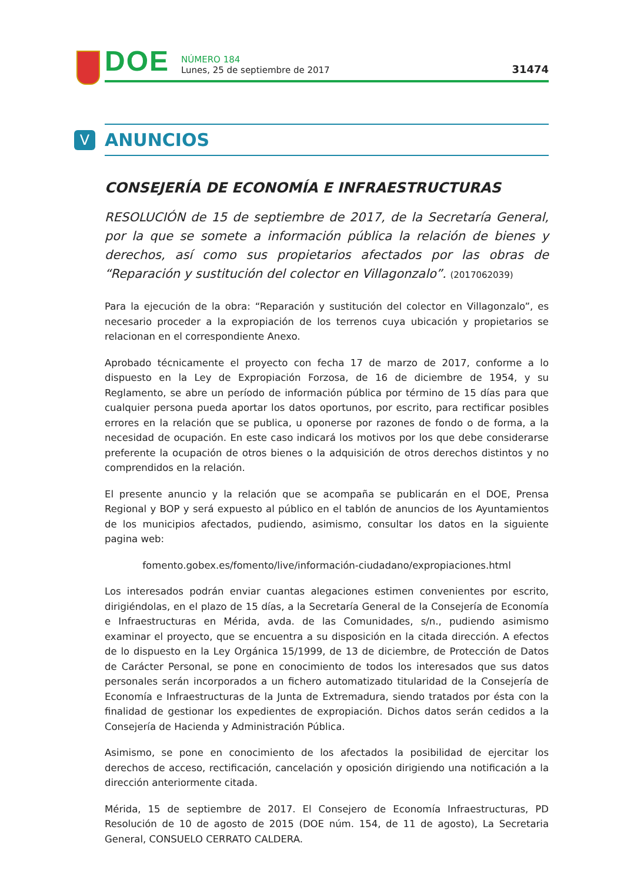DOE
NÚMERO 184
Lunes, 25 de septiembre de 2017
31474
V
ANUNCIOS
CONSEJERÍA DE ECONOMÍA E INFRAESTRUCTURAS
RESOLUCIÓN de 15 de septiembre de 2017, de la Secretaría General, por la que se somete a información pública la relación de bienes y derechos, así como sus propietarios afectados por las obras de “Reparación y sustitución del colector en Villagonzalo”. (2017062039)
Para la ejecución de la obra: “Reparación y sustitución del colector en Villagonzalo”, es necesario proceder a la expropiación de los terrenos cuya ubicación y propietarios se relacionan en el correspondiente Anexo.
Aprobado técnicamente el proyecto con fecha 17 de marzo de 2017, conforme a lo dispuesto en la Ley de Expropiación Forzosa, de 16 de diciembre de 1954, y su Reglamento, se abre un período de información pública por término de 15 días para que cualquier persona pueda aportar los datos oportunos, por escrito, para rectificar posibles errores en la relación que se publica, u oponerse por razones de fondo o de forma, a la necesidad de ocupación. En este caso indicará los motivos por los que debe considerarse preferente la ocupación de otros bienes o la adquisición de otros derechos distintos y no comprendidos en la relación.
El presente anuncio y la relación que se acompaña se publicarán en el DOE, Prensa Regional y BOP y será expuesto al público en el tablón de anuncios de los Ayuntamientos de los municipios afectados, pudiendo, asimismo, consultar los datos en la siguiente pagina web:
fomento.gobex.es/fomento/live/información-ciudadano/expropiaciones.html
Los interesados podrán enviar cuantas alegaciones estimen convenientes por escrito, dirigiéndolas, en el plazo de 15 días, a la Secretaría General de la Consejería de Economía e Infraestructuras en Mérida, avda. de las Comunidades, s/n., pudiendo asimismo examinar el proyecto, que se encuentra a su disposición en la citada dirección. A efectos de lo dispuesto en la Ley Orgánica 15/1999, de 13 de diciembre, de Protección de Datos de Carácter Personal, se pone en conocimiento de todos los interesados que sus datos personales serán incorporados a un fichero automatizado titularidad de la Consejería de Economía e Infraestructuras de la Junta de Extremadura, siendo tratados por ésta con la finalidad de gestionar los expedientes de expropiación. Dichos datos serán cedidos a la Consejería de Hacienda y Administración Pública.
Asimismo, se pone en conocimiento de los afectados la posibilidad de ejercitar los derechos de acceso, rectificación, cancelación y oposición dirigiendo una notificación a la dirección anteriormente citada.
Mérida, 15 de septiembre de 2017. El Consejero de Economía Infraestructuras, PD Resolución de 10 de agosto de 2015 (DOE núm. 154, de 11 de agosto), La Secretaria General, CONSUELO CERRATO CALDERA.